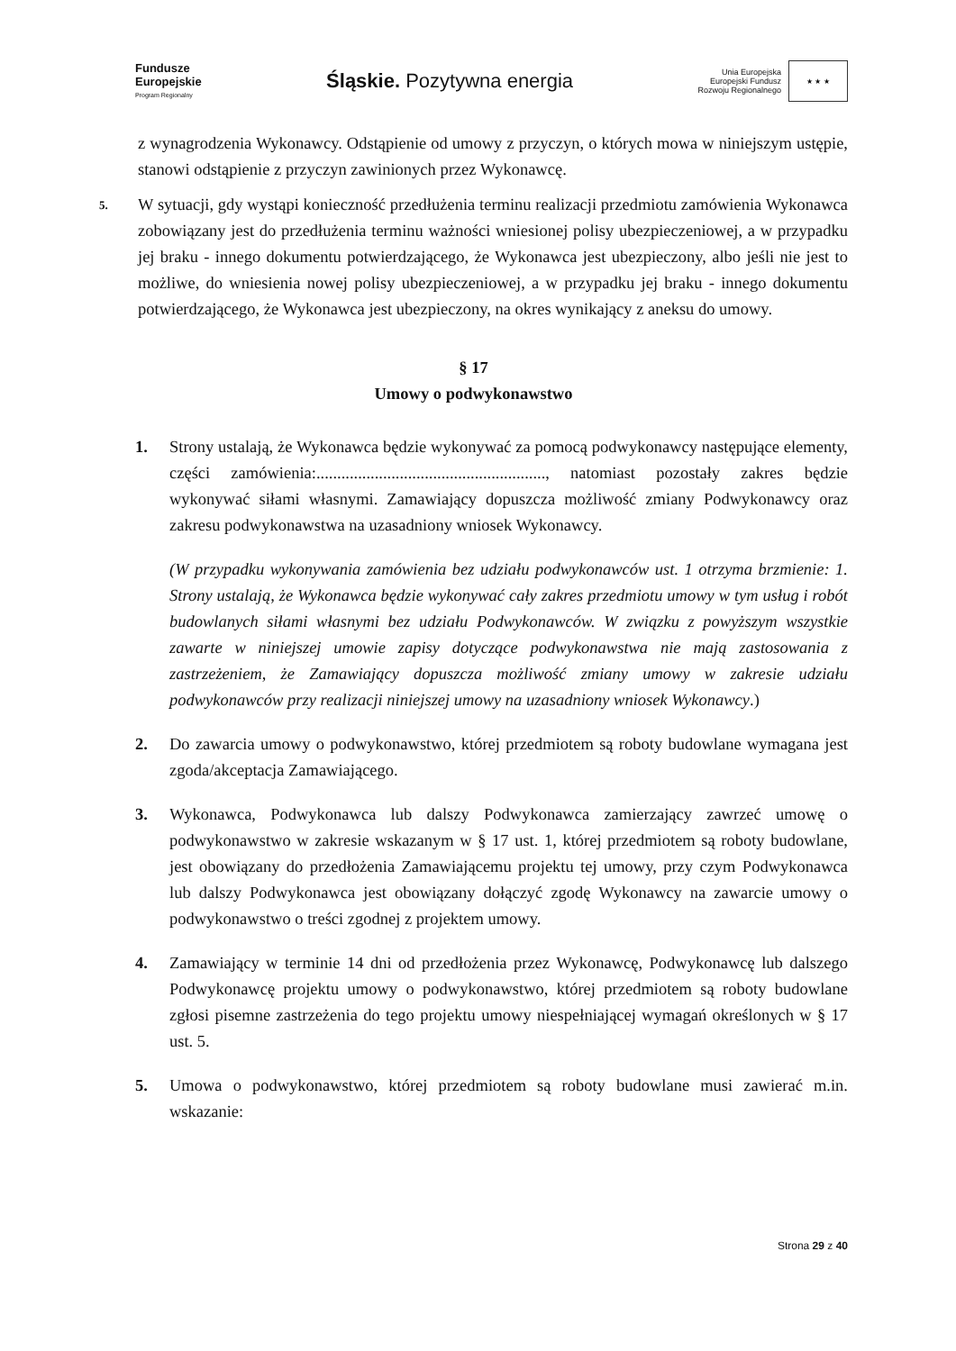Fundusze
Europejskie
Program Regionalny
Śląskie. Pozytywna energia
Unia Europejska
Europejski Fundusz
Rozwoju Regionalnego
★ ★ ★
z wynagrodzenia Wykonawcy. Odstąpienie od umowy z przyczyn, o których mowa w niniejszym ustępie, stanowi odstąpienie z przyczyn zawinionych przez Wykonawcę.
5.
W sytuacji, gdy wystąpi konieczność przedłużenia terminu realizacji przedmiotu zamówienia Wykonawca zobowiązany jest do przedłużenia terminu ważności wniesionej polisy ubezpieczeniowej, a w przypadku jej braku - innego dokumentu potwierdzającego, że Wykonawca jest ubezpieczony, albo jeśli nie jest to możliwe, do wniesienia nowej polisy ubezpieczeniowej, a w przypadku jej braku - innego dokumentu potwierdzającego, że Wykonawca jest ubezpieczony, na okres wynikający z aneksu do umowy.
§ 17
Umowy o podwykonawstwo
1. Strony ustalają, że Wykonawca będzie wykonywać za pomocą podwykonawcy następujące elementy, części zamówienia:......................................................., natomiast pozostały zakres będzie wykonywać siłami własnymi. Zamawiający dopuszcza możliwość zmiany Podwykonawcy oraz zakresu podwykonawstwa na uzasadniony wniosek Wykonawcy.
(W przypadku wykonywania zamówienia bez udziału podwykonawców ust. 1 otrzyma brzmienie: 1. Strony ustalają, że Wykonawca będzie wykonywać cały zakres przedmiotu umowy w tym usług i robót budowlanych siłami własnymi bez udziału Podwykonawców. W związku z powyższym wszystkie zawarte w niniejszej umowie zapisy dotyczące podwykonawstwa nie mają zastosowania z zastrzeżeniem, że Zamawiający dopuszcza możliwość zmiany umowy w zakresie udziału podwykonawców przy realizacji niniejszej umowy na uzasadniony wniosek Wykonawcy.)
2. Do zawarcia umowy o podwykonawstwo, której przedmiotem są roboty budowlane wymagana jest zgoda/akceptacja Zamawiającego.
3. Wykonawca, Podwykonawca lub dalszy Podwykonawca zamierzający zawrzeć umowę o podwykonawstwo w zakresie wskazanym w § 17 ust. 1, której przedmiotem są roboty budowlane, jest obowiązany do przedłożenia Zamawiającemu projektu tej umowy, przy czym Podwykonawca lub dalszy Podwykonawca jest obowiązany dołączyć zgodę Wykonawcy na zawarcie umowy o podwykonawstwo o treści zgodnej z projektem umowy.
4. Zamawiający w terminie 14 dni od przedłożenia przez Wykonawcę, Podwykonawcę lub dalszego Podwykonawcę projektu umowy o podwykonawstwo, której przedmiotem są roboty budowlane zgłosi pisemne zastrzeżenia do tego projektu umowy niespełniającej wymagań określonych w § 17 ust. 5.
5. Umowa o podwykonawstwo, której przedmiotem są roboty budowlane musi zawierać m.in. wskazanie:
Strona 29 z 40